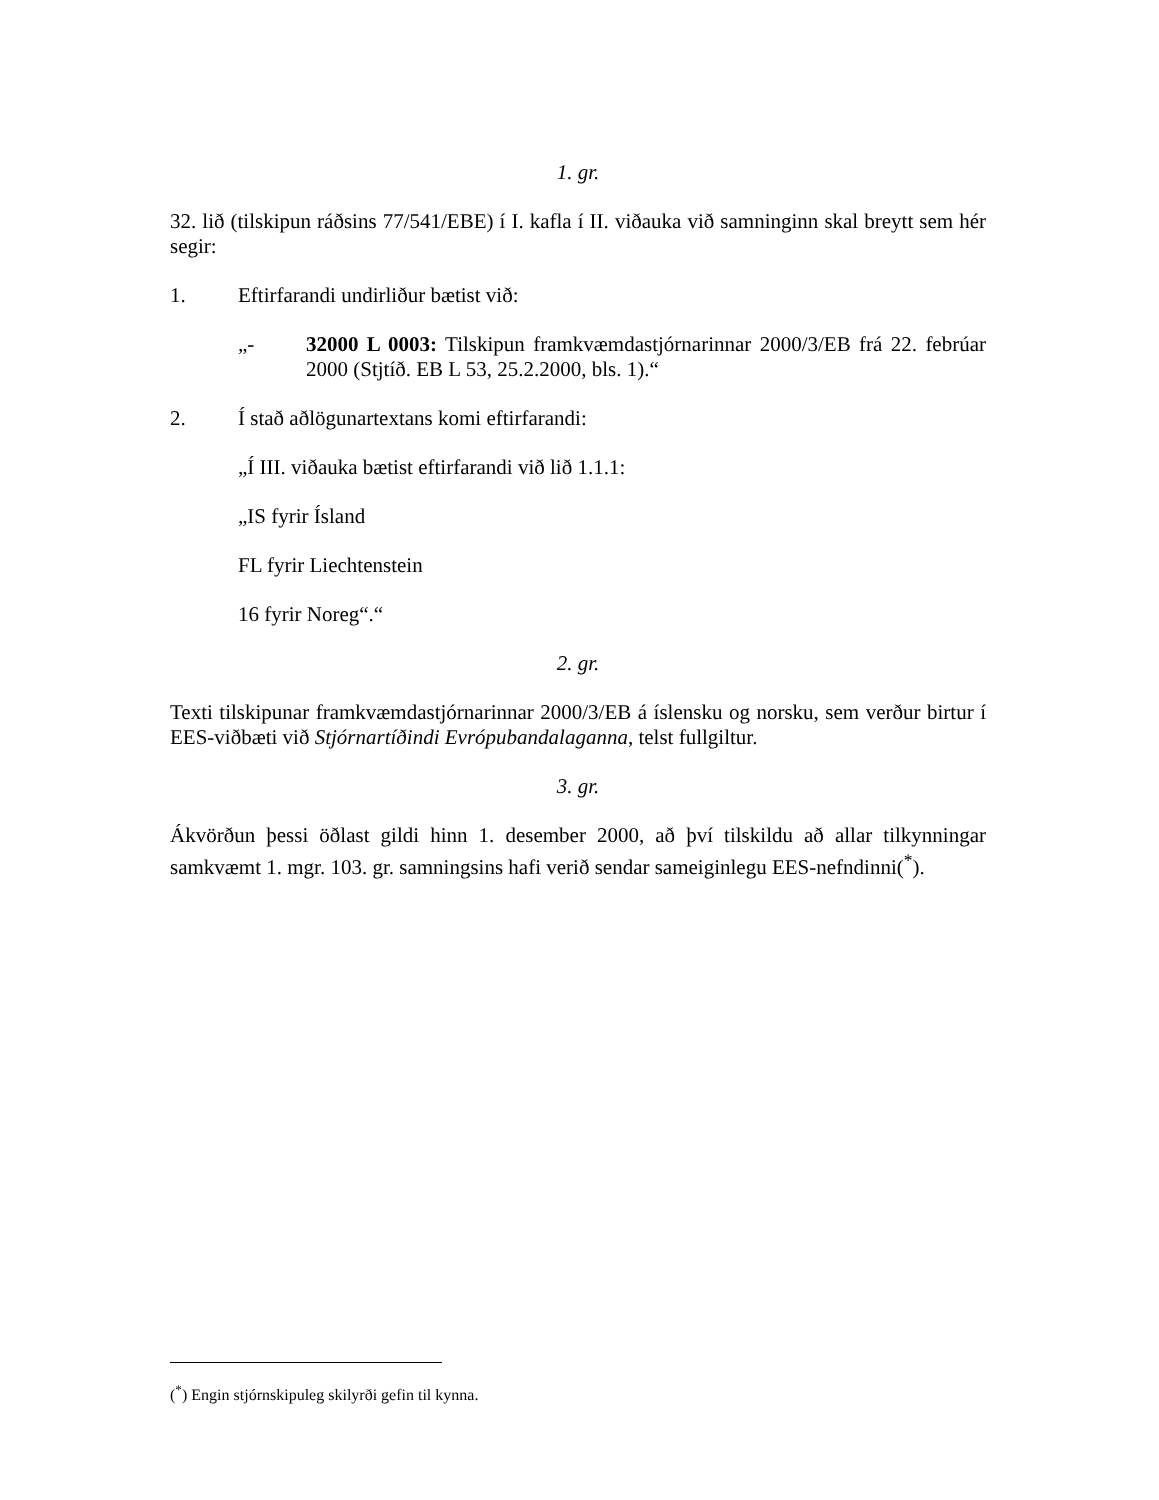1. gr.
32. lið (tilskipun ráðsins 77/541/EBE) í I. kafla í II. viðauka við samninginn skal breytt sem hér segir:
1. Eftirfarandi undirliður bætist við:
„- 32000 L 0003: Tilskipun framkvæmdastjórnarinnar 2000/3/EB frá 22. febrúar 2000 (Stjtíð. EB L 53, 25.2.2000, bls. 1).“
2. Í stað aðlögunartextans komi eftirfarandi:
„Í III. viðauka bætist eftirfarandi við lið 1.1.1:
„IS fyrir Ísland
FL fyrir Liechtenstein
16 fyrir Noreg“.“
2. gr.
Texti tilskipunar framkvæmdastjórnarinnar 2000/3/EB á íslensku og norsku, sem verður birtur í EES-viðbæti við Stjórnartíðindi Evrópubandalaganna, telst fullgiltur.
3. gr.
Ákvörðun þessi öðlast gildi hinn 1. desember 2000, að því tilskildu að allar tilkynningar samkvæmt 1. mgr. 103. gr. samningsins hafi verið sendar sameiginlegu EES-nefndinni(<sup>*</sup>).
(<sup>*</sup>) Engin stjórnskipuleg skilyrði gefin til kynna.